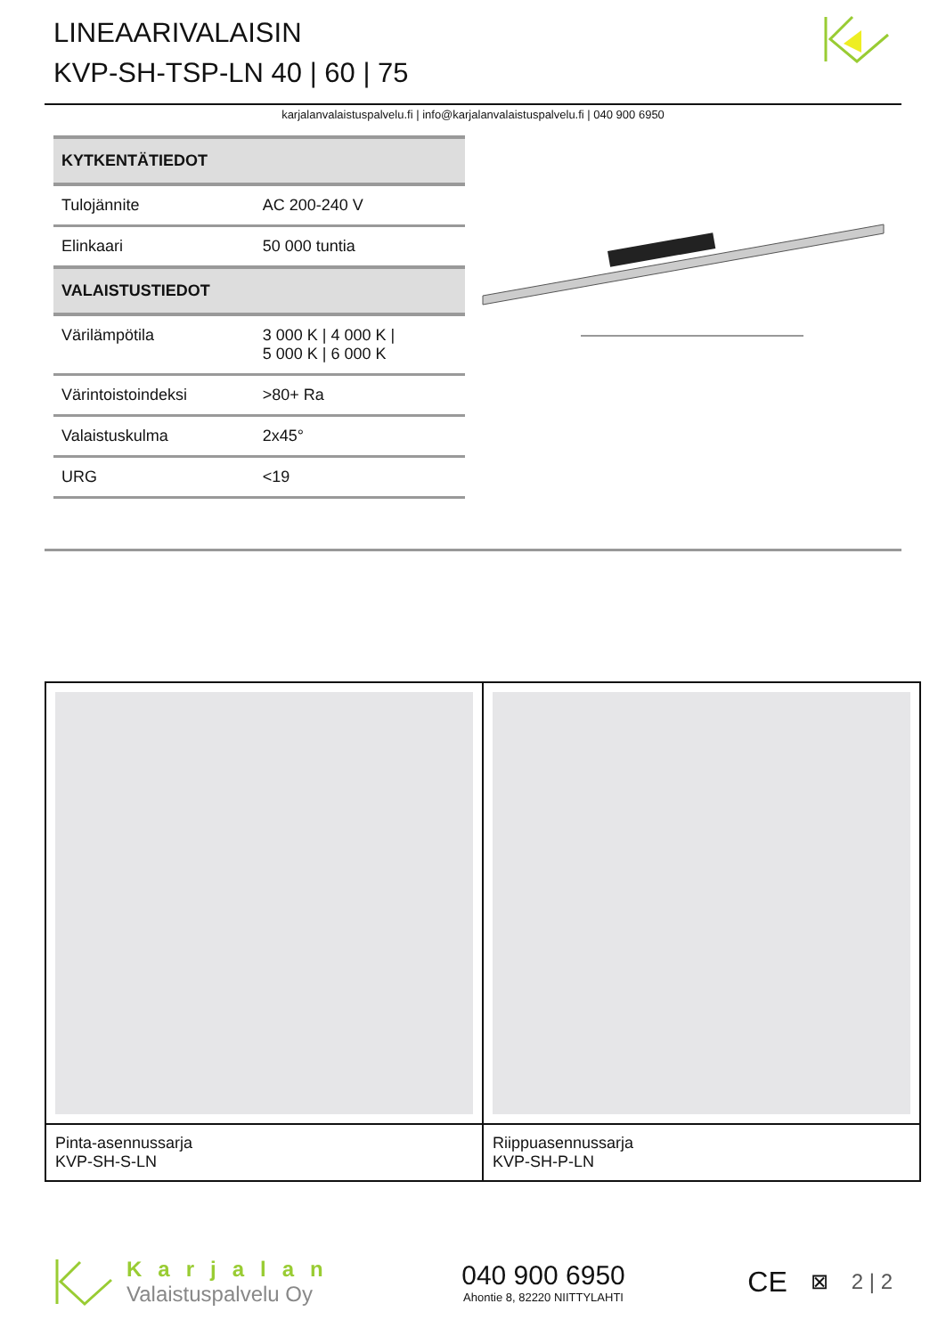LINEAARIVALAISIN
KVP-SH-TSP-LN 40 | 60 | 75
karjalanvalaistuspalvelu.fi | info@karjalanvalaistuspalvelu.fi | 040 900 6950
| KYTKENTÄTIEDOT | |
| --- | --- |
| Tulojännite | AC 200-240 V |
| Elinkaari | 50 000 tuntia |
| VALAISTUSTIEDOT | |
| Värilämpötila | 3 000 K / 4 000 K / 5 000 K / 6 000 K |
| Värintoistoindeksi | >80+ Ra |
| Valaistuskulma | 2x45° |
| URG | <19 |
| Pinta-asennussarja KVP-SH-S-LN | Riippuasennussarja KVP-SH-P-LN |
Karjalan
Valaistuspalvelu Oy
040 900 6950
Ahontie 8, 82220 NIITTYLAHTI
CE ⊠ 2 | 2